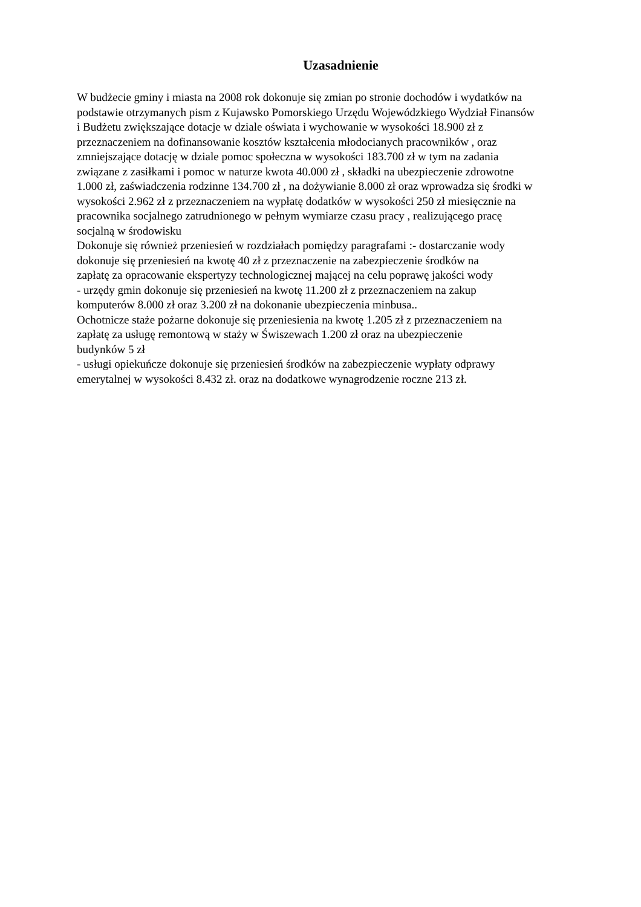Uzasadnienie
W budżecie gminy i miasta na 2008 rok dokonuje się zmian po stronie dochodów i wydatków na
podstawie otrzymanych pism z Kujawsko Pomorskiego Urzędu Wojewódzkiego Wydział Finansów
i Budżetu zwiększające dotacje w dziale oświata i wychowanie w wysokości 18.900 zł z
przeznaczeniem na dofinansowanie kosztów kształcenia młodocianych pracowników , oraz
zmniejszające dotację w dziale pomoc społeczna w wysokości 183.700 zł w tym na zadania
związane z zasiłkami i pomoc w naturze kwota 40.000 zł , składki na ubezpieczenie zdrowotne
1.000 zł, zaświadczenia rodzinne 134.700 zł , na dożywianie 8.000 zł oraz wprowadza się środki w
wysokości 2.962 zł z przeznaczeniem na wypłatę dodatków w wysokości 250 zł miesięcznie na
pracownika socjalnego zatrudnionego w pełnym wymiarze czasu pracy , realizującego pracę
socjalną w środowisku
Dokonuje się również przeniesień w rozdziałach pomiędzy paragrafami :- dostarczanie wody
dokonuje się przeniesień na kwotę 40 zł z przeznaczenie na zabezpieczenie środków na
zapłatę za opracowanie ekspertyzy technologicznej mającej na celu poprawę jakości wody
- urzędy gmin dokonuje się przeniesień na kwotę 11.200 zł z przeznaczeniem na zakup
komputerów 8.000 zł oraz 3.200 zł na dokonanie ubezpieczenia minbusa..
Ochotnicze staże pożarne dokonuje się przeniesienia na kwotę 1.205 zł z przeznaczeniem na
zapłatę za usługę remontową w staży w Świszewach 1.200 zł oraz na ubezpieczenie
budynków 5 zł
- usługi opiekuńcze dokonuje się przeniesień środków na zabezpieczenie wypłaty odprawy
emerytalnej w wysokości 8.432 zł. oraz na dodatkowe wynagrodzenie roczne 213 zł.